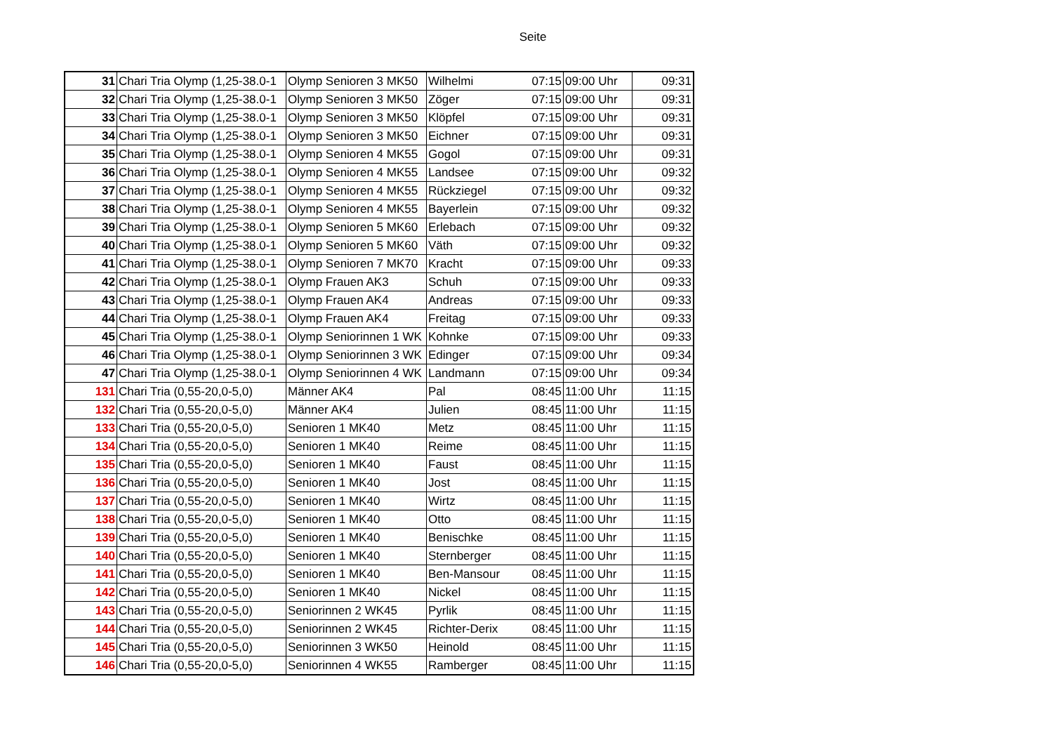Seite
| 31 | Chari Tria Olymp (1,25-38.0-1 | Olymp Senioren 3 MK50 | Wilhelmi | 07:15 | 09:00 Uhr | 09:31 |
| 32 | Chari Tria Olymp (1,25-38.0-1 | Olymp Senioren 3 MK50 | Zöger | 07:15 | 09:00 Uhr | 09:31 |
| 33 | Chari Tria Olymp (1,25-38.0-1 | Olymp Senioren 3 MK50 | Klöpfel | 07:15 | 09:00 Uhr | 09:31 |
| 34 | Chari Tria Olymp (1,25-38.0-1 | Olymp Senioren 3 MK50 | Eichner | 07:15 | 09:00 Uhr | 09:31 |
| 35 | Chari Tria Olymp (1,25-38.0-1 | Olymp Senioren 4 MK55 | Gogol | 07:15 | 09:00 Uhr | 09:31 |
| 36 | Chari Tria Olymp (1,25-38.0-1 | Olymp Senioren 4 MK55 | Landsee | 07:15 | 09:00 Uhr | 09:32 |
| 37 | Chari Tria Olymp (1,25-38.0-1 | Olymp Senioren 4 MK55 | Rückziegel | 07:15 | 09:00 Uhr | 09:32 |
| 38 | Chari Tria Olymp (1,25-38.0-1 | Olymp Senioren 4 MK55 | Bayerlein | 07:15 | 09:00 Uhr | 09:32 |
| 39 | Chari Tria Olymp (1,25-38.0-1 | Olymp Senioren 5 MK60 | Erlebach | 07:15 | 09:00 Uhr | 09:32 |
| 40 | Chari Tria Olymp (1,25-38.0-1 | Olymp Senioren 5 MK60 | Väth | 07:15 | 09:00 Uhr | 09:32 |
| 41 | Chari Tria Olymp (1,25-38.0-1 | Olymp Senioren 7 MK70 | Kracht | 07:15 | 09:00 Uhr | 09:33 |
| 42 | Chari Tria Olymp (1,25-38.0-1 | Olymp Frauen AK3 | Schuh | 07:15 | 09:00 Uhr | 09:33 |
| 43 | Chari Tria Olymp (1,25-38.0-1 | Olymp Frauen AK4 | Andreas | 07:15 | 09:00 Uhr | 09:33 |
| 44 | Chari Tria Olymp (1,25-38.0-1 | Olymp Frauen AK4 | Freitag | 07:15 | 09:00 Uhr | 09:33 |
| 45 | Chari Tria Olymp (1,25-38.0-1 | Olymp Seniorinnen 1 WK | Kohnke | 07:15 | 09:00 Uhr | 09:33 |
| 46 | Chari Tria Olymp (1,25-38.0-1 | Olymp Seniorinnen 3 WK | Edinger | 07:15 | 09:00 Uhr | 09:34 |
| 47 | Chari Tria Olymp (1,25-38.0-1 | Olymp Seniorinnen 4 WK | Landmann | 07:15 | 09:00 Uhr | 09:34 |
| 131 | Chari Tria (0,55-20,0-5,0) | Männer AK4 | Pal | 08:45 | 11:00 Uhr | 11:15 |
| 132 | Chari Tria (0,55-20,0-5,0) | Männer AK4 | Julien | 08:45 | 11:00 Uhr | 11:15 |
| 133 | Chari Tria (0,55-20,0-5,0) | Senioren 1 MK40 | Metz | 08:45 | 11:00 Uhr | 11:15 |
| 134 | Chari Tria (0,55-20,0-5,0) | Senioren 1 MK40 | Reime | 08:45 | 11:00 Uhr | 11:15 |
| 135 | Chari Tria (0,55-20,0-5,0) | Senioren 1 MK40 | Faust | 08:45 | 11:00 Uhr | 11:15 |
| 136 | Chari Tria (0,55-20,0-5,0) | Senioren 1 MK40 | Jost | 08:45 | 11:00 Uhr | 11:15 |
| 137 | Chari Tria (0,55-20,0-5,0) | Senioren 1 MK40 | Wirtz | 08:45 | 11:00 Uhr | 11:15 |
| 138 | Chari Tria (0,55-20,0-5,0) | Senioren 1 MK40 | Otto | 08:45 | 11:00 Uhr | 11:15 |
| 139 | Chari Tria (0,55-20,0-5,0) | Senioren 1 MK40 | Benischke | 08:45 | 11:00 Uhr | 11:15 |
| 140 | Chari Tria (0,55-20,0-5,0) | Senioren 1 MK40 | Sternberger | 08:45 | 11:00 Uhr | 11:15 |
| 141 | Chari Tria (0,55-20,0-5,0) | Senioren 1 MK40 | Ben-Mansour | 08:45 | 11:00 Uhr | 11:15 |
| 142 | Chari Tria (0,55-20,0-5,0) | Senioren 1 MK40 | Nickel | 08:45 | 11:00 Uhr | 11:15 |
| 143 | Chari Tria (0,55-20,0-5,0) | Seniorinnen 2 WK45 | Pyrlik | 08:45 | 11:00 Uhr | 11:15 |
| 144 | Chari Tria (0,55-20,0-5,0) | Seniorinnen 2 WK45 | Richter-Derix | 08:45 | 11:00 Uhr | 11:15 |
| 145 | Chari Tria (0,55-20,0-5,0) | Seniorinnen 3 WK50 | Heinold | 08:45 | 11:00 Uhr | 11:15 |
| 146 | Chari Tria (0,55-20,0-5,0) | Seniorinnen 4 WK55 | Ramberger | 08:45 | 11:00 Uhr | 11:15 |